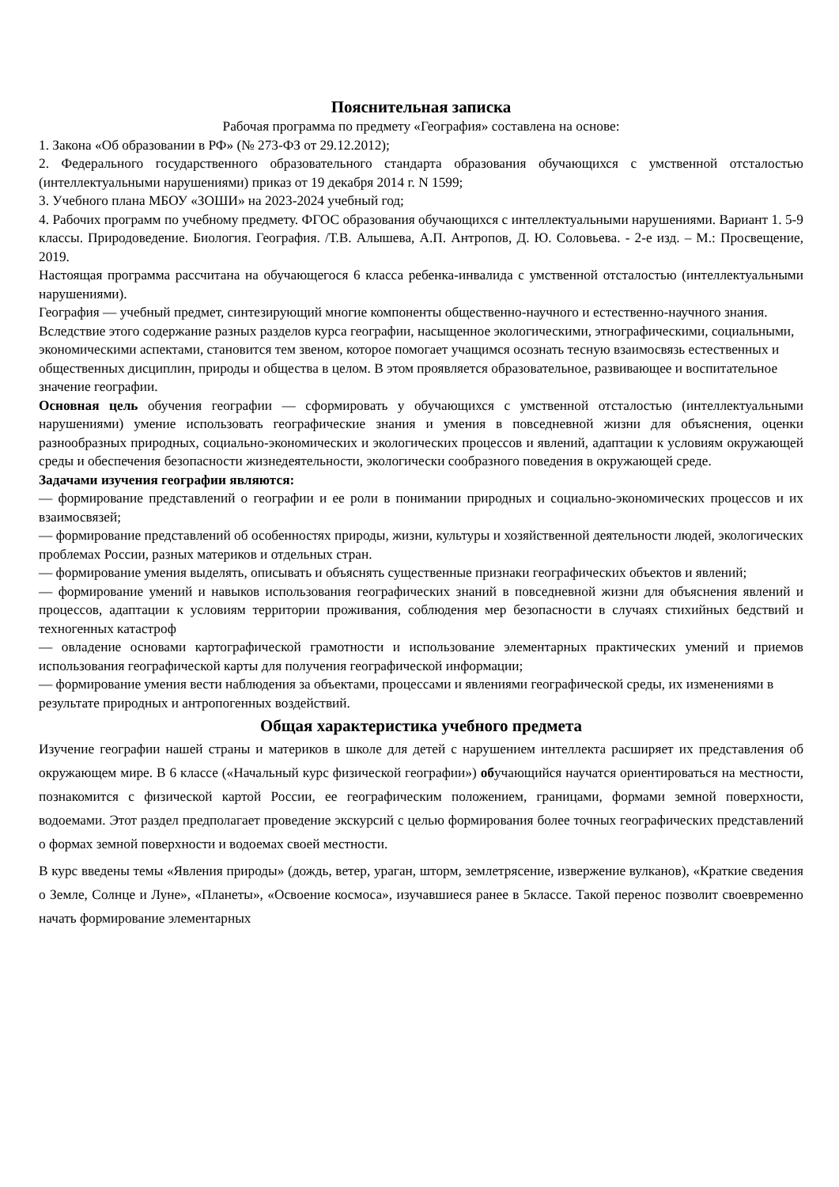Пояснительная записка
Рабочая программа по предмету «География» составлена на основе:
1. Закона «Об образовании в РФ» (№ 273-ФЗ от 29.12.2012);
2. Федерального государственного образовательного стандарта образования обучающихся с умственной отсталостью (интеллектуальными нарушениями) приказ от 19 декабря 2014 г. N 1599;
3. Учебного плана МБОУ «ЗОШИ» на 2023-2024 учебный год;
4. Рабочих программ по учебному предмету. ФГОС образования обучающихся с интеллектуальными нарушениями. Вариант 1. 5-9 классы. Природоведение. Биология. География. /Т.В. Алышева, А.П. Антропов, Д. Ю. Соловьева. - 2-е изд. – М.: Просвещение, 2019.
Настоящая программа рассчитана на обучающегося 6 класса ребенка-инвалида с умственной отсталостью (интеллектуальными нарушениями).
География — учебный предмет, синтезирующий многие компоненты общественно-научного и естественно-научного знания. Вследствие этого содержание разных разделов курса географии, насыщенное экологическими, этнографическими, социальными, экономическими аспектами, становится тем звеном, которое помогает учащимся осознать тесную взаимосвязь естественных и общественных дисциплин, природы и общества в целом. В этом проявляется образовательное, развивающее и воспитательное значение географии.
Основная цель обучения географии — сформировать у обучающихся с умственной отсталостью (интеллектуальными нарушениями) умение использовать географические знания и умения в повседневной жизни для объяснения, оценки разнообразных природных, социально-экономических и экологических процессов и явлений, адаптации к условиям окружающей среды и обеспечения безопасности жизнедеятельности, экологически сообразного поведения в окружающей среде.
Задачами изучения географии являются:
— формирование представлений о географии и ее роли в понимании природных и социально-экономических процессов и их взаимосвязей;
— формирование представлений об особенностях природы, жизни, культуры и хозяйственной деятельности людей, экологических проблемах России, разных материков и отдельных стран.
— формирование умения выделять, описывать и объяснять существенные признаки географических объектов и явлений;
— формирование умений и навыков использования географических знаний в повседневной жизни для объяснения явлений и процессов, адаптации к условиям территории проживания, соблюдения мер безопасности в случаях стихийных бедствий и техногенных катастроф
— овладение основами картографической грамотности и использование элементарных практических умений и приемов использования географической карты для получения географической информации;
— формирование умения вести наблюдения за объектами, процессами и явлениями географической среды, их изменениями в результате природных и антропогенных воздействий.
Общая характеристика учебного предмета
Изучение географии нашей страны и материков в школе для детей с нарушением интеллекта расширяет их представления об окружающем мире. В 6 классе («Начальный курс физической географии») обучающийся научатся ориентироваться на местности, познакомится с физической картой России, ее географическим положением, границами, формами земной поверхности, водоемами. Этот раздел предполагает проведение экскурсий с целью формирования более точных географических представлений о формах земной поверхности и водоемах своей местности.
В курс введены темы «Явления природы» (дождь, ветер, ураган, шторм, землетрясение, извержение вулканов), «Краткие сведения о Земле, Солнце и Луне», «Планеты», «Освоение космоса», изучавшиеся ранее в 5классе. Такой перенос позволит своевременно начать формирование элементарных